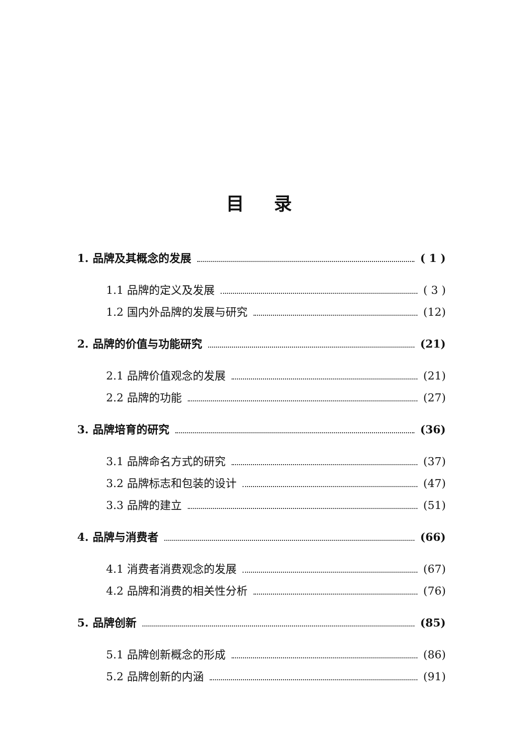目录
1. 品牌及其概念的发展 ( 1 )
1.1 品牌的定义及发展 ( 3 )
1.2 国内外品牌的发展与研究 (12)
2. 品牌的价值与功能研究 (21)
2.1 品牌价值观念的发展 (21)
2.2 品牌的功能 (27)
3. 品牌培育的研究 (36)
3.1 品牌命名方式的研究 (37)
3.2 品牌标志和包装的设计 (47)
3.3 品牌的建立 (51)
4. 品牌与消费者 (66)
4.1 消费者消费观念的发展 (67)
4.2 品牌和消费的相关性分析 (76)
5. 品牌创新 (85)
5.1 品牌创新概念的形成 (86)
5.2 品牌创新的内涵 (91)